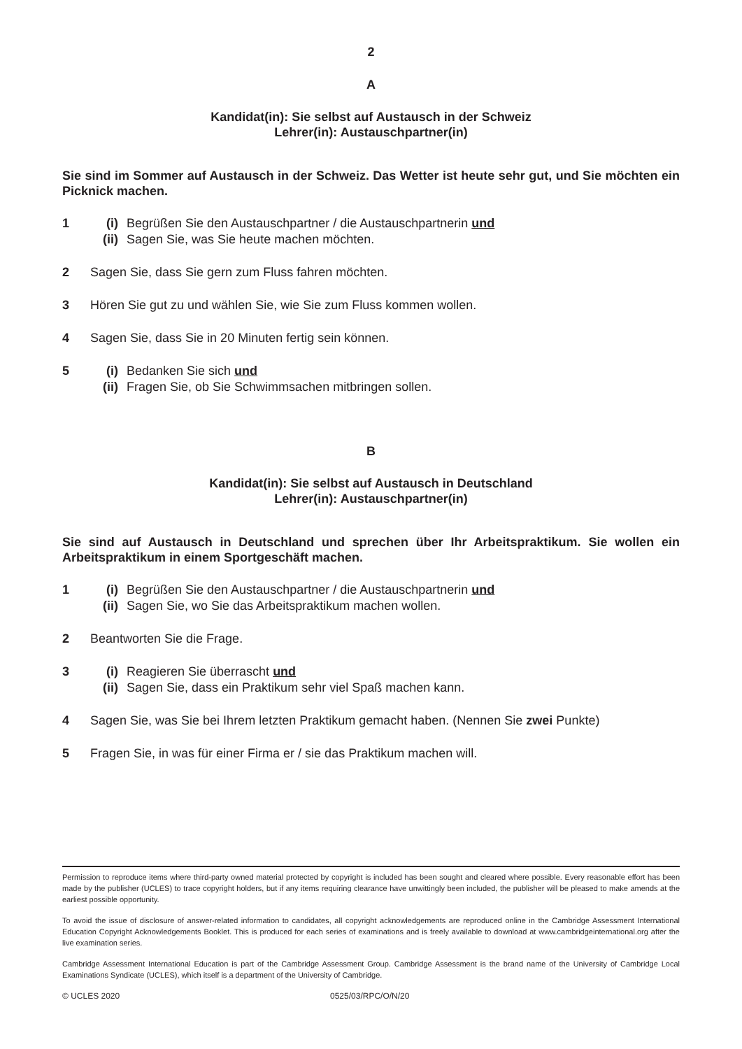2
A
Kandidat(in): Sie selbst auf Austausch in der Schweiz
Lehrer(in): Austauschpartner(in)
Sie sind im Sommer auf Austausch in der Schweiz. Das Wetter ist heute sehr gut, und Sie möchten ein Picknick machen.
1 (i) Begrüßen Sie den Austauschpartner / die Austauschpartnerin und
(ii) Sagen Sie, was Sie heute machen möchten.
2 Sagen Sie, dass Sie gern zum Fluss fahren möchten.
3 Hören Sie gut zu und wählen Sie, wie Sie zum Fluss kommen wollen.
4 Sagen Sie, dass Sie in 20 Minuten fertig sein können.
5 (i) Bedanken Sie sich und
(ii) Fragen Sie, ob Sie Schwimmsachen mitbringen sollen.
B
Kandidat(in): Sie selbst auf Austausch in Deutschland
Lehrer(in): Austauschpartner(in)
Sie sind auf Austausch in Deutschland und sprechen über Ihr Arbeitspraktikum. Sie wollen ein Arbeitspraktikum in einem Sportgeschäft machen.
1 (i) Begrüßen Sie den Austauschpartner / die Austauschpartnerin und
(ii) Sagen Sie, wo Sie das Arbeitspraktikum machen wollen.
2 Beantworten Sie die Frage.
3 (i) Reagieren Sie überrascht und
(ii) Sagen Sie, dass ein Praktikum sehr viel Spaß machen kann.
4 Sagen Sie, was Sie bei Ihrem letzten Praktikum gemacht haben. (Nennen Sie zwei Punkte)
5 Fragen Sie, in was für einer Firma er / sie das Praktikum machen will.
Permission to reproduce items where third-party owned material protected by copyright is included has been sought and cleared where possible. Every reasonable effort has been made by the publisher (UCLES) to trace copyright holders, but if any items requiring clearance have unwittingly been included, the publisher will be pleased to make amends at the earliest possible opportunity.
To avoid the issue of disclosure of answer-related information to candidates, all copyright acknowledgements are reproduced online in the Cambridge Assessment International Education Copyright Acknowledgements Booklet. This is produced for each series of examinations and is freely available to download at www.cambridgeinternational.org after the live examination series.
Cambridge Assessment International Education is part of the Cambridge Assessment Group. Cambridge Assessment is the brand name of the University of Cambridge Local Examinations Syndicate (UCLES), which itself is a department of the University of Cambridge.
© UCLES 2020 0525/03/RPC/O/N/20